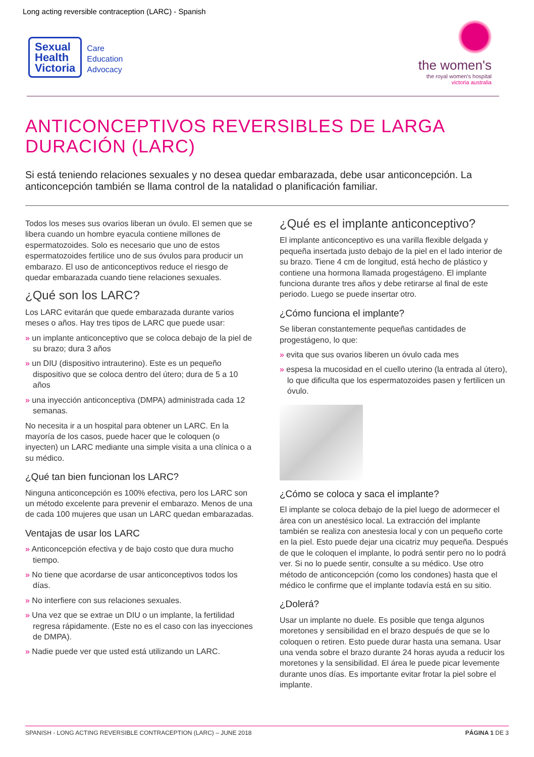Long acting reversible contraception (LARC) - Spanish
Sexual
Health
Victoria
Care
Education
Advocacy
the women's
the royal women's hospital
victoria australia
ANTICONCEPTIVOS REVERSIBLES DE LARGA DURACIÓN (LARC)
Si está teniendo relaciones sexuales y no desea quedar embarazada, debe usar anticoncepción. La anticoncepción también se llama control de la natalidad o planificación familiar.
Todos los meses sus ovarios liberan un óvulo. El semen que se libera cuando un hombre eyacula contiene millones de espermatozoides. Solo es necesario que uno de estos espermatozoides fertilice uno de sus óvulos para producir un embarazo. El uso de anticonceptivos reduce el riesgo de quedar embarazada cuando tiene relaciones sexuales.
¿Qué son los LARC?
Los LARC evitarán que quede embarazada durante varios meses o años. Hay tres tipos de LARC que puede usar:
» un implante anticonceptivo que se coloca debajo de la piel de su brazo; dura 3 años
» un DIU (dispositivo intrauterino). Este es un pequeño dispositivo que se coloca dentro del útero; dura de 5 a 10 años
» una inyección anticonceptiva (DMPA) administrada cada 12 semanas.
No necesita ir a un hospital para obtener un LARC. En la mayoría de los casos, puede hacer que le coloquen (o inyecten) un LARC mediante una simple visita a una clínica o a su médico.
¿Qué tan bien funcionan los LARC?
Ninguna anticoncepción es 100% efectiva, pero los LARC son un método excelente para prevenir el embarazo. Menos de una de cada 100 mujeres que usan un LARC quedan embarazadas.
Ventajas de usar los LARC
» Anticoncepción efectiva y de bajo costo que dura mucho tiempo.
» No tiene que acordarse de usar anticonceptivos todos los días.
» No interfiere con sus relaciones sexuales.
» Una vez que se extrae un DIU o un implante, la fertilidad regresa rápidamente. (Este no es el caso con las inyecciones de DMPA).
» Nadie puede ver que usted está utilizando un LARC.
¿Qué es el implante anticonceptivo?
El implante anticonceptivo es una varilla flexible delgada y pequeña insertada justo debajo de la piel en el lado interior de su brazo. Tiene 4 cm de longitud, está hecho de plástico y contiene una hormona llamada progestágeno. El implante funciona durante tres años y debe retirarse al final de este periodo. Luego se puede insertar otro.
¿Cómo funciona el implante?
Se liberan constantemente pequeñas cantidades de progestágeno, lo que:
» evita que sus ovarios liberen un óvulo cada mes
» espesa la mucosidad en el cuello uterino (la entrada al útero), lo que dificulta que los espermatozoides pasen y fertilicen un óvulo.
¿Cómo se coloca y saca el implante?
El implante se coloca debajo de la piel luego de adormecer el área con un anestésico local. La extracción del implante también se realiza con anestesia local y con un pequeño corte en la piel. Esto puede dejar una cicatriz muy pequeña. Después de que le coloquen el implante, lo podrá sentir pero no lo podrá ver. Si no lo puede sentir, consulte a su médico. Use otro método de anticoncepción (como los condones) hasta que el médico le confirme que el implante todavía está en su sitio.
¿Dolerá?
Usar un implante no duele. Es posible que tenga algunos moretones y sensibilidad en el brazo después de que se lo coloquen o retiren. Esto puede durar hasta una semana. Usar una venda sobre el brazo durante 24 horas ayuda a reducir los moretones y la sensibilidad. El área le puede picar levemente durante unos días. Es importante evitar frotar la piel sobre el implante.
SPANISH - LONG ACTING REVERSIBLE CONTRACEPTION (LARC) – JUNE 2018 PÁGINA 1 DE 3